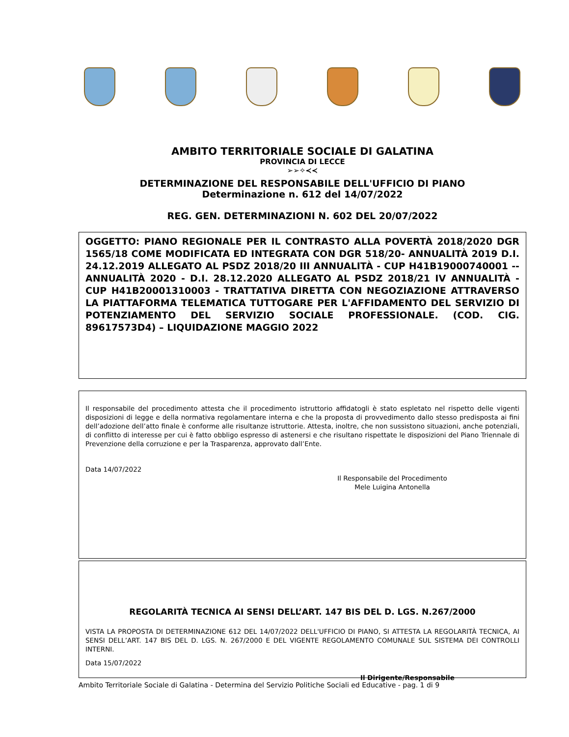AMBITO TERRITORIALE SOCIALE DI GALATINA
PROVINCIA DI LECCE
➢➢✧≺≺
DETERMINAZIONE DEL RESPONSABILE DELL'UFFICIO DI PIANO
Determinazione n. 612 del 14/07/2022
REG. GEN. DETERMINAZIONI N. 602 DEL 20/07/2022
OGGETTO: PIANO REGIONALE PER IL CONTRASTO ALLA POVERTÀ 2018/2020 DGR 1565/18 COME MODIFICATA ED INTEGRATA CON DGR 518/20- ANNUALITÀ 2019 D.I. 24.12.2019 ALLEGATO AL PSDZ 2018/20 III ANNUALITÀ - CUP H41B19000740001 -- ANNUALITÀ 2020 - D.I. 28.12.2020 ALLEGATO AL PSDZ 2018/21 IV ANNUALITÀ - CUP H41B20001310003 - TRATTATIVA DIRETTA CON NEGOZIAZIONE ATTRAVERSO LA PIATTAFORMA TELEMATICA TUTTOGARE PER L'AFFIDAMENTO DEL SERVIZIO DI POTENZIAMENTO DEL SERVIZIO SOCIALE PROFESSIONALE. (COD. CIG. 89617573D4) – LIQUIDAZIONE MAGGIO 2022
Il responsabile del procedimento attesta che il procedimento istruttorio affidatogli è stato espletato nel rispetto delle vigenti disposizioni di legge e della normativa regolamentare interna e che la proposta di provvedimento dallo stesso predisposta ai fini dell’adozione dell’atto finale è conforme alle risultanze istruttorie. Attesta, inoltre, che non sussistono situazioni, anche potenziali, di conflitto di interesse per cui è fatto obbligo espresso di astenersi e che risultano rispettate le disposizioni del Piano Triennale di Prevenzione della corruzione e per la Trasparenza, approvato dall’Ente.
Data 14/07/2022
Il Responsabile del Procedimento
Mele Luigina Antonella
REGOLARITÀ TECNICA AI SENSI DELL’ART. 147 BIS DEL D. LGS. N.267/2000
VISTA LA PROPOSTA DI DETERMINAZIONE 612 DEL 14/07/2022 DELL'UFFICIO DI PIANO, SI ATTESTA LA REGOLARITÀ TECNICA, AI SENSI DELL’ART. 147 BIS DEL D. LGS. N. 267/2000 E DEL VIGENTE REGOLAMENTO COMUNALE SUL SISTEMA DEI CONTROLLI INTERNI.
Data 15/07/2022
Il Dirigente/Responsabile
Ambito Territoriale Sociale di Galatina - Determina del Servizio Politiche Sociali ed Educative - pag. 1 di 9